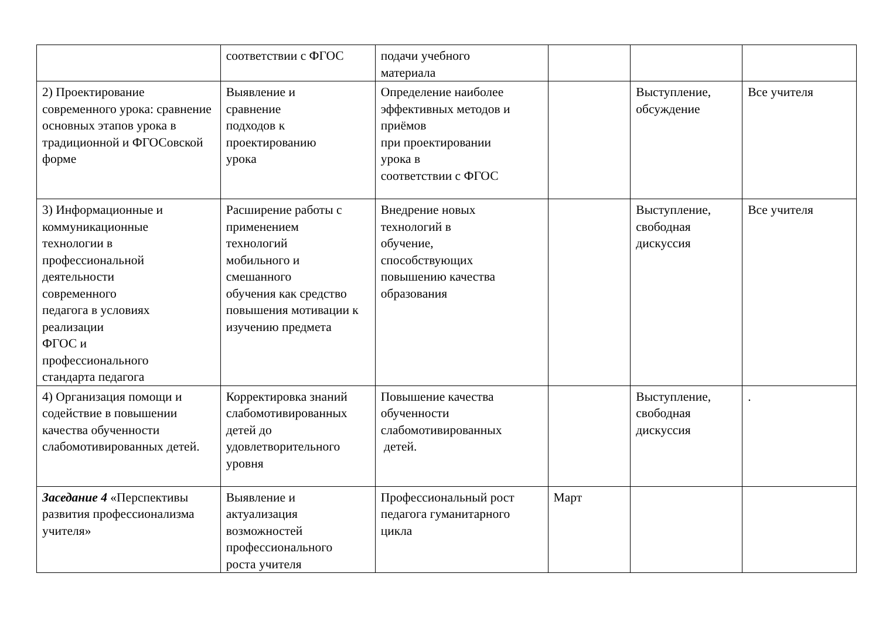| | соответствии с ФГОС | подачи учебного материала | | | |
| 2) Проектирование современного урока: сравнение основных этапов урока в традиционной и ФГОСовской форме | Выявление и сравнение подходов к проектированию урока | Определение наиболее эффективных методов и приёмов при проектировании урока в соответствии с ФГОС | | Выступление, обсуждение | Все учителя |
| 3) Информационные и коммуникационные технологии в профессиональной деятельности современного педагога в условиях реализации ФГОС и профессионального стандарта педагога | Расширение работы с применением технологий мобильного и смешанного обучения как средство повышения мотивации к изучению предмета | Внедрение новых технологий в обучение, способствующих повышению качества образования | | Выступление, свободная дискуссия | Все учителя |
| 4) Организация помощи и содействие в повышении качества обученности слабомотивированных детей. | Корректировка знаний слабомотивированных детей до удовлетворительного уровня | Повышение качества обученности слабомотивированных детей. | | Выступление, свободная дискуссия | . |
| Заседание 4 «Перспективы развития профессионализма учителя» | Выявление и актуализация возможностей профессионального роста учителя | Профессиональный рост педагога гуманитарного цикла | Март | | |